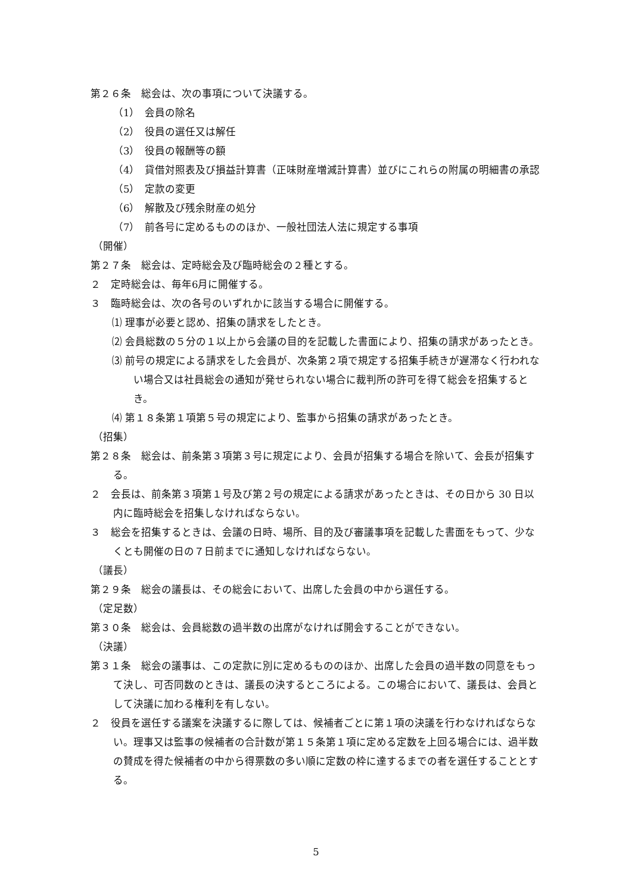第２６条　総会は、次の事項について決議する。
（1）　会員の除名
（2）　役員の選任又は解任
（3）　役員の報酬等の額
（4）　貸借対照表及び損益計算書（正味財産増減計算書）並びにこれらの附属の明細書の承認
（5）　定款の変更
（6）　解散及び残余財産の処分
（7）　前各号に定めるもののほか、一般社団法人法に規定する事項
（開催）
第２７条　総会は、定時総会及び臨時総会の２種とする。
２　定時総会は、毎年6月に開催する。
３　臨時総会は、次の各号のいずれかに該当する場合に開催する。
⑴ 理事が必要と認め、招集の請求をしたとき。
⑵ 会員総数の５分の１以上から会議の目的を記載した書面により、招集の請求があったとき。
⑶ 前号の規定による請求をした会員が、次条第２項で規定する招集手続きが遅滞なく行われない場合又は社員総会の通知が発せられない場合に裁判所の許可を得て総会を招集するとき。
⑷ 第１８条第１項第５号の規定により、監事から招集の請求があったとき。
（招集）
第２８条　総会は、前条第３項第３号に規定により、会員が招集する場合を除いて、会長が招集する。
２　会長は、前条第３項第１号及び第２号の規定による請求があったときは、その日から 30 日以内に臨時総会を招集しなければならない。
３　総会を招集するときは、会議の日時、場所、目的及び審議事項を記載した書面をもって、少なくとも開催の日の７日前までに通知しなければならない。
（議長）
第２９条　総会の議長は、その総会において、出席した会員の中から選任する。
（定足数）
第３０条　総会は、会員総数の過半数の出席がなければ開会することができない。
（決議）
第３１条　総会の議事は、この定款に別に定めるもののほか、出席した会員の過半数の同意をもって決し、可否同数のときは、議長の決するところによる。この場合において、議長は、会員として決議に加わる権利を有しない。
２　役員を選任する議案を決議するに際しては、候補者ごとに第１項の決議を行わなければならない。理事又は監事の候補者の合計数が第１５条第１項に定める定数を上回る場合には、過半数の賛成を得た候補者の中から得票数の多い順に定数の枠に達するまでの者を選任することとする。
5